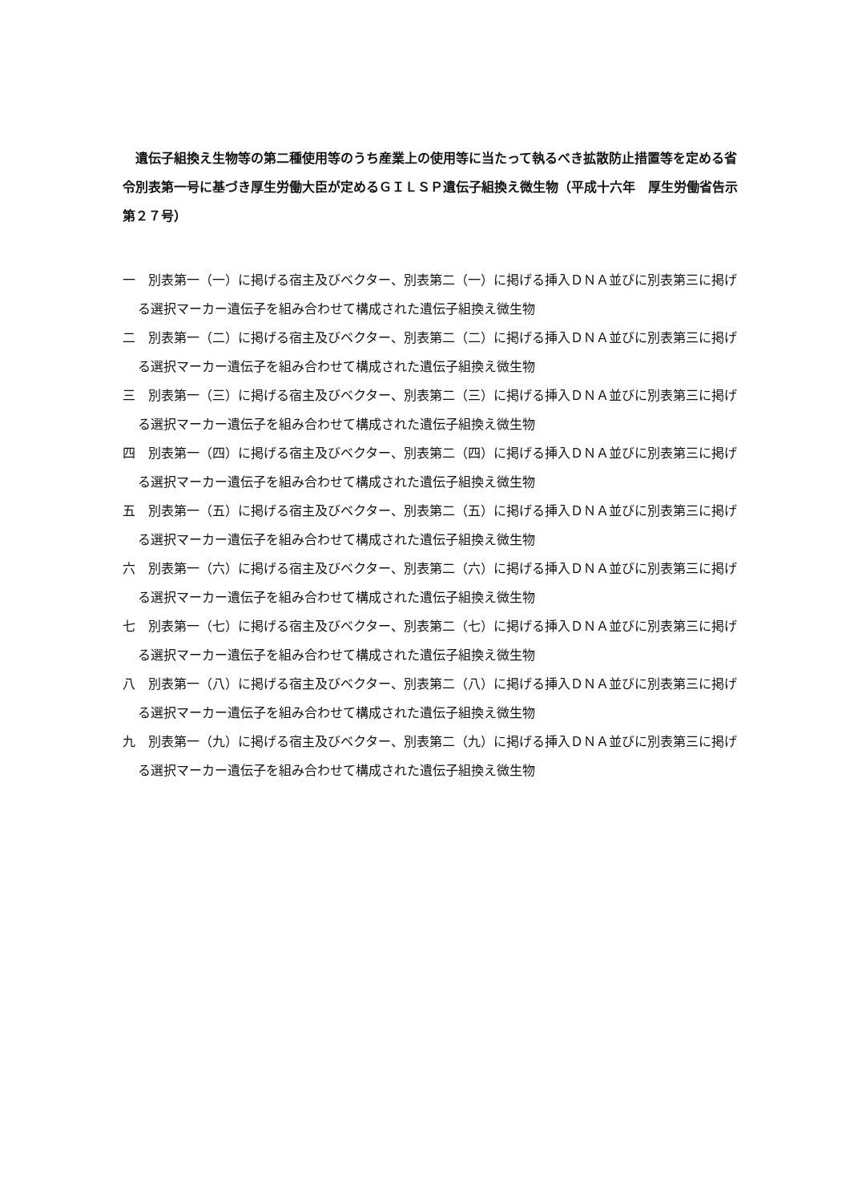遺伝子組換え生物等の第二種使用等のうち産業上の使用等に当たって執るべき拡散防止措置等を定める省令別表第一号に基づき厚生労働大臣が定めるＧＩＬＳＰ遺伝子組換え微生物（平成十六年　厚生労働省告示第２７号）
一　別表第一（一）に掲げる宿主及びベクター、別表第二（一）に掲げる挿入ＤＮＡ並びに別表第三に掲げる選択マーカー遺伝子を組み合わせて構成された遺伝子組換え微生物
二　別表第一（二）に掲げる宿主及びベクター、別表第二（二）に掲げる挿入ＤＮＡ並びに別表第三に掲げる選択マーカー遺伝子を組み合わせて構成された遺伝子組換え微生物
三　別表第一（三）に掲げる宿主及びベクター、別表第二（三）に掲げる挿入ＤＮＡ並びに別表第三に掲げる選択マーカー遺伝子を組み合わせて構成された遺伝子組換え微生物
四　別表第一（四）に掲げる宿主及びベクター、別表第二（四）に掲げる挿入ＤＮＡ並びに別表第三に掲げる選択マーカー遺伝子を組み合わせて構成された遺伝子組換え微生物
五　別表第一（五）に掲げる宿主及びベクター、別表第二（五）に掲げる挿入ＤＮＡ並びに別表第三に掲げる選択マーカー遺伝子を組み合わせて構成された遺伝子組換え微生物
六　別表第一（六）に掲げる宿主及びベクター、別表第二（六）に掲げる挿入ＤＮＡ並びに別表第三に掲げる選択マーカー遺伝子を組み合わせて構成された遺伝子組換え微生物
七　別表第一（七）に掲げる宿主及びベクター、別表第二（七）に掲げる挿入ＤＮＡ並びに別表第三に掲げる選択マーカー遺伝子を組み合わせて構成された遺伝子組換え微生物
八　別表第一（八）に掲げる宿主及びベクター、別表第二（八）に掲げる挿入ＤＮＡ並びに別表第三に掲げる選択マーカー遺伝子を組み合わせて構成された遺伝子組換え微生物
九　別表第一（九）に掲げる宿主及びベクター、別表第二（九）に掲げる挿入ＤＮＡ並びに別表第三に掲げる選択マーカー遺伝子を組み合わせて構成された遺伝子組換え微生物